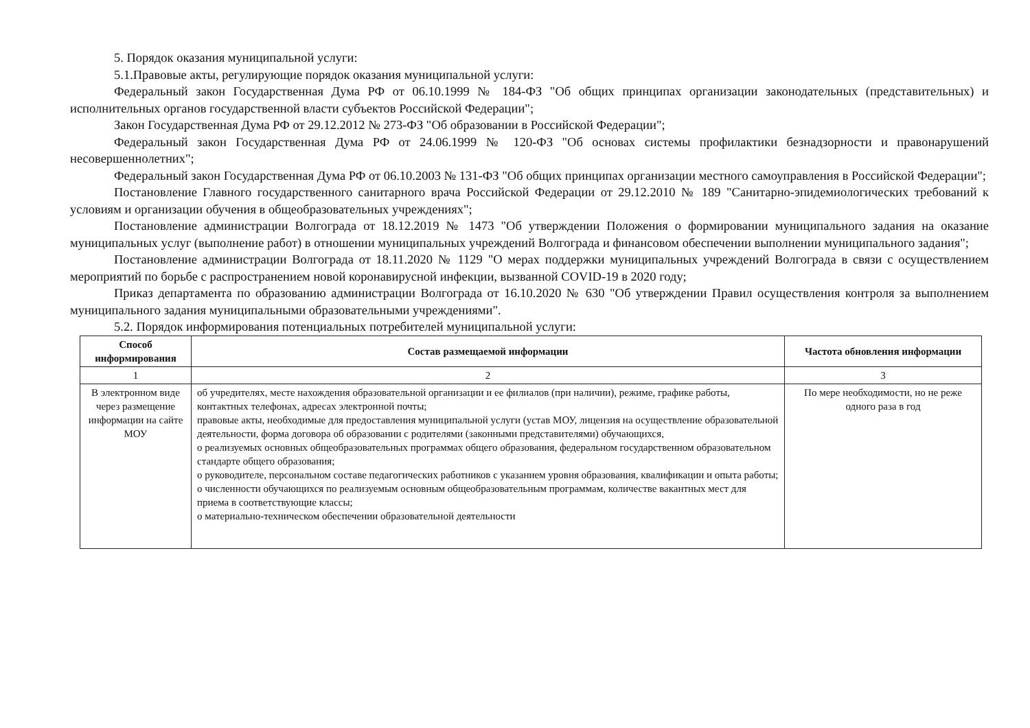5. Порядок оказания муниципальной услуги:
5.1.Правовые акты, регулирующие порядок оказания муниципальной услуги:
Федеральный закон Государственная Дума РФ от 06.10.1999 № 184-ФЗ "Об общих принципах организации законодательных (представительных) и исполнительных органов государственной власти субъектов Российской Федерации";
Закон Государственная Дума РФ от 29.12.2012 № 273-ФЗ "Об образовании в Российской Федерации";
Федеральный закон Государственная Дума РФ от 24.06.1999 № 120-ФЗ "Об основах системы профилактики безнадзорности и правонарушений несовершеннолетних";
Федеральный закон Государственная Дума РФ от 06.10.2003 № 131-ФЗ "Об общих принципах организации местного самоуправления в Российской Федерации";
Постановление Главного государственного санитарного врача Российской Федерации от 29.12.2010 № 189 "Санитарно-эпидемиологических требований к условиям и организации обучения в общеобразовательных учреждениях";
Постановление администрации Волгограда от 18.12.2019 № 1473 "Об утверждении Положения о формировании муниципального задания на оказание муниципальных услуг (выполнение работ) в отношении муниципальных учреждений Волгограда и финансовом обеспечении выполнении муниципального задания";
Постановление администрации Волгограда от 18.11.2020 № 1129 "О мерах поддержки муниципальных учреждений Волгограда в связи с осуществлением мероприятий по борьбе с распространением новой коронавирусной инфекции, вызванной COVID-19 в 2020 году;
Приказ департамента по образованию администрации Волгограда от 16.10.2020 № 630 "Об утверждении Правил осуществления контроля за выполнением муниципального задания муниципальными образовательными учреждениями".
5.2. Порядок информирования потенциальных потребителей муниципальной услуги:
| Способ информирования | Состав размещаемой информации | Частота обновления информации |
| --- | --- | --- |
| 1 | 2 | 3 |
| В электронном виде через размещение информации на сайте МОУ | об учредителях, месте нахождения образовательной организации и ее филиалов (при наличии), режиме, графике работы, контактных телефонах, адресах электронной почты; правовые акты, необходимые для предоставления муниципальной услуги (устав МОУ, лицензия на осуществление образовательной деятельности, форма договора об образовании с родителями (законными представителями) обучающихся, о реализуемых основных общеобразовательных программах общего образования, федеральном государственном образовательном стандарте общего образования; о руководителе, персональном составе педагогических работников с указанием уровня образования, квалификации и опыта работы; о численности обучающихся по реализуемым основным общеобразовательным программам, количестве вакантных мест для приема в соответствующие классы; о материально-техническом обеспечении образовательной деятельности | По мере необходимости, но не реже одного раза в год |